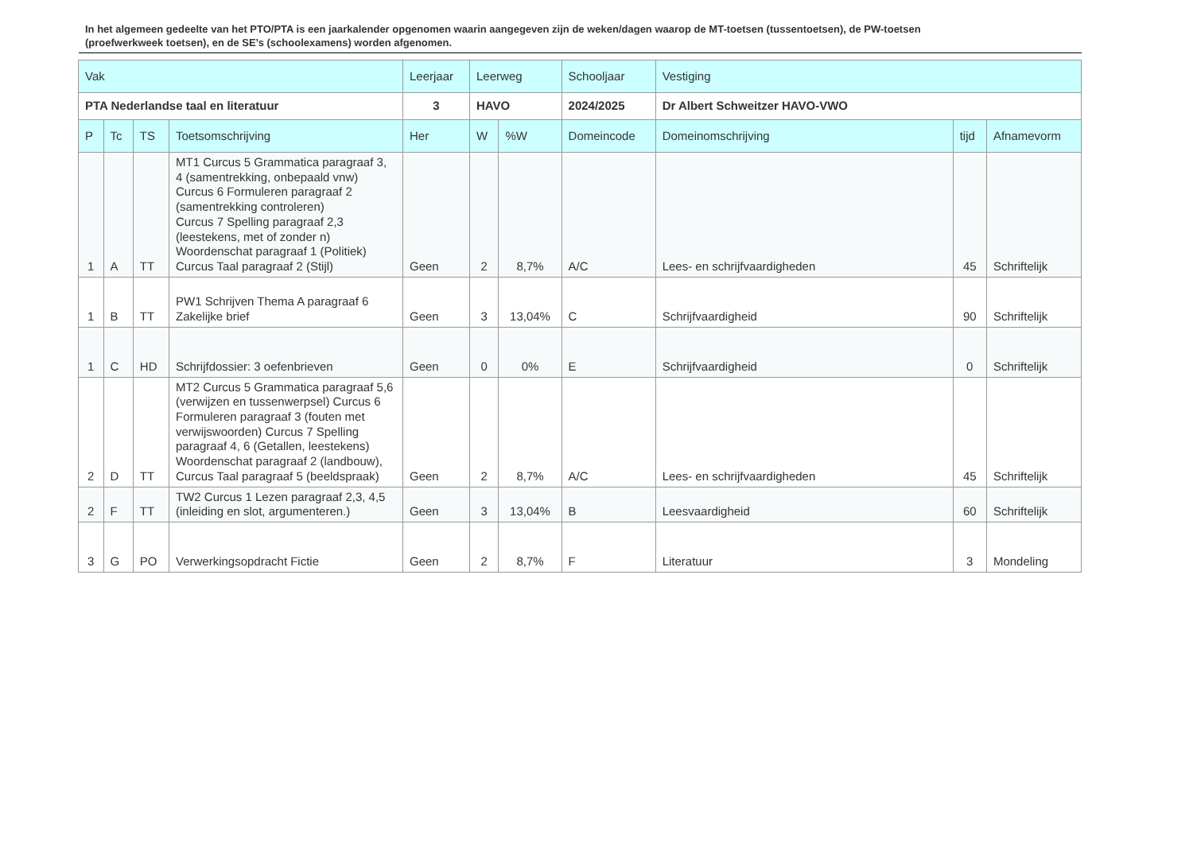In het algemeen gedeelte van het PTO/PTA is een jaarkalender opgenomen waarin aangegeven zijn de weken/dagen waarop de MT-toetsen (tussentoetsen), de PW-toetsen (proefwerkweek toetsen), en de SE’s (schoolexamens) worden afgenomen.
| Vak | | | | Leerjaar | Leerweg | | Schooljaar | Vestiging | | |
| --- | --- | --- | --- | --- | --- | --- | --- | --- | --- | --- |
| PTA Nederlandse taal en literatuur | | | | 3 | HAVO | | 2024/2025 | Dr Albert Schweitzer HAVO-VWO | | |
| P | Tc | TS | Toetsomschrijving | Her | W | %W | Domeincode | Domeinomschrijving | tijd | Afnamevorm |
| 1 | A | TT | MT1 Curcus 5 Grammatica paragraaf 3, 4 (samentrekking, onbepaald vnw) Curcus 6 Formuleren paragraaf 2 (samentrekking controleren) Curcus 7 Spelling paragraaf 2,3 (leestekens, met of zonder n) Woordenschat paragraaf 1 (Politiek) Curcus Taal paragraaf 2 (Stijl) | Geen | 2 | 8,7% | A/C | Lees- en schrijfvaardigheden | 45 | Schriftelijk |
| 1 | B | TT | PW1 Schrijven Thema A paragraaf 6 Zakelijke brief | Geen | 3 | 13,04% | C | Schrijfvaardigheid | 90 | Schriftelijk |
| 1 | C | HD | Schrijfdossier: 3 oefenbrieven | Geen | 0 | 0% | E | Schrijfvaardigheid | 0 | Schriftelijk |
| 2 | D | TT | MT2 Curcus 5 Grammatica paragraaf 5,6 (verwijzen en tussenwerpsel) Curcus 6 Formuleren paragraaf 3 (fouten met verwijswoorden) Curcus 7 Spelling paragraaf 4, 6 (Getallen, leestekens) Woordenschat paragraaf 2 (landbouw), Curcus Taal paragraaf 5 (beeldspraak) | Geen | 2 | 8,7% | A/C | Lees- en schrijfvaardigheden | 45 | Schriftelijk |
| 2 | F | TT | TW2 Curcus 1 Lezen paragraaf 2,3, 4,5 (inleiding en slot, argumenteren.) | Geen | 3 | 13,04% | B | Leesvaardigheid | 60 | Schriftelijk |
| 3 | G | PO | Verwerkingsopdracht Fictie | Geen | 2 | 8,7% | F | Literatuur | 3 | Mondeling |